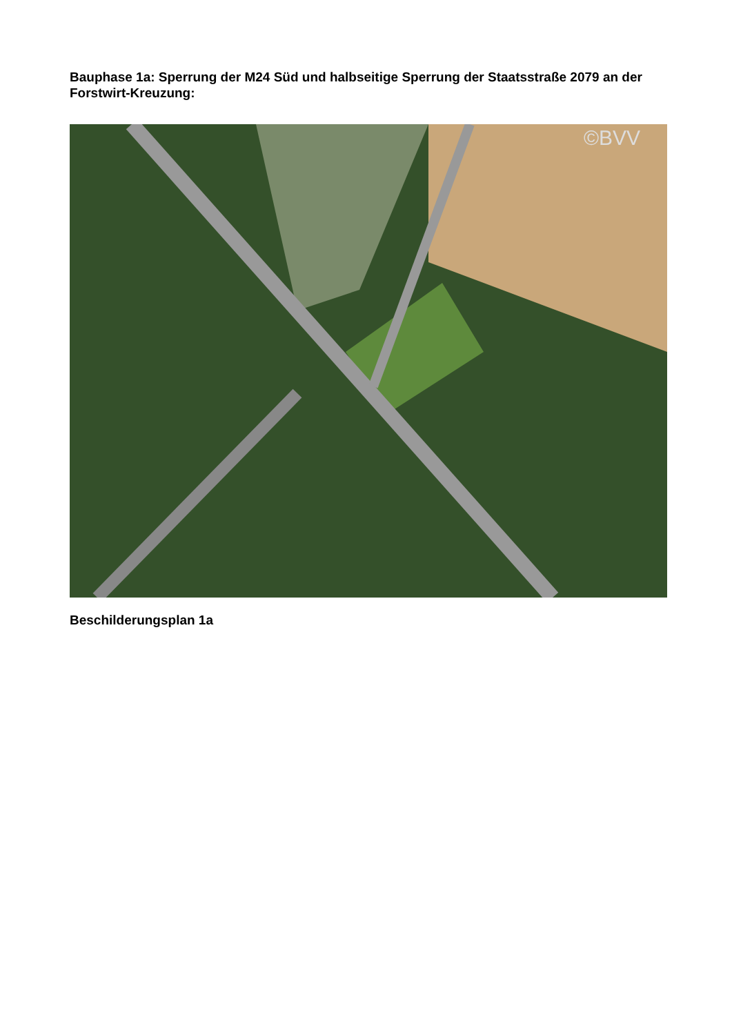Bauphase 1a: Sperrung der M24 Süd und halbseitige Sperrung der Staatsstraße 2079 an der Forstwirt-Kreuzung:
©BVV
Beschilderungsplan 1a